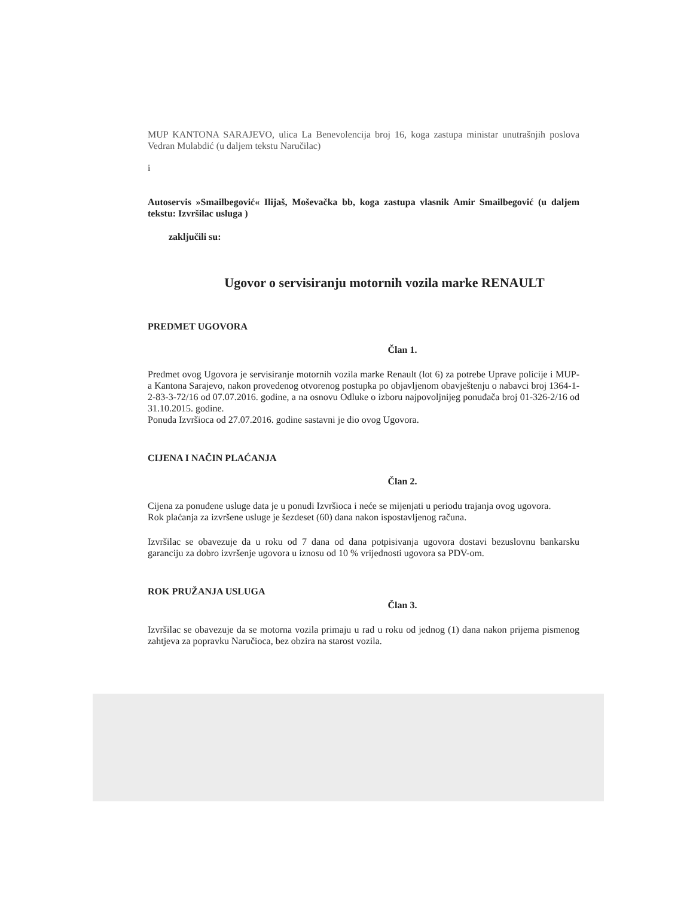MUP KANTONA SARAJEVO, ulica La Benevolencija broj 16, koga zastupa ministar unutrašnjih poslova Vedran Mulabdić (u daljem tekstu Naručilac)
i
Autoservis »Smailbegović« Ilijaš, Moševačka bb, koga zastupa vlasnik Amir Smailbegović (u daljem tekstu: Izvršilac usluga )
zaključili su:
Ugovor o servisiranju motornih vozila marke RENAULT
PREDMET UGOVORA
Član 1.
Predmet ovog Ugovora je servisiranje motornih vozila marke Renault (lot 6) za potrebe Uprave policije i MUP-a Kantona Sarajevo, nakon provedenog otvorenog postupka po objavljenom obavještenju o nabavci broj 1364-1-2-83-3-72/16 od 07.07.2016. godine, a na osnovu Odluke o izboru najpovoljnijeg ponuđača broj 01-326-2/16 od 31.10.2015. godine.
Ponuda Izvršioca od 27.07.2016. godine sastavni je dio ovog Ugovora.
CIJENA I NAČIN PLAĆANJA
Član 2.
Cijena za ponuđene usluge data je u ponudi Izvršioca i neće se mijenjati u periodu trajanja ovog ugovora.
Rok plaćanja za izvršene usluge je šezdeset (60) dana nakon ispostavljenog računa.
Izvršilac se obavezuje da u roku od 7 dana od dana potpisivanja ugovora dostavi bezuslovnu bankarsku garanciju za dobro izvršenje ugovora u iznosu od 10 % vrijednosti ugovora sa PDV-om.
ROK PRUŽANJA USLUGA
Član 3.
Izvršilac se obavezuje da se motorna vozila primaju u rad u roku od jednog (1) dana nakon prijema pismenog zahtjeva za popravku Naručioca, bez obzira na starost vozila.